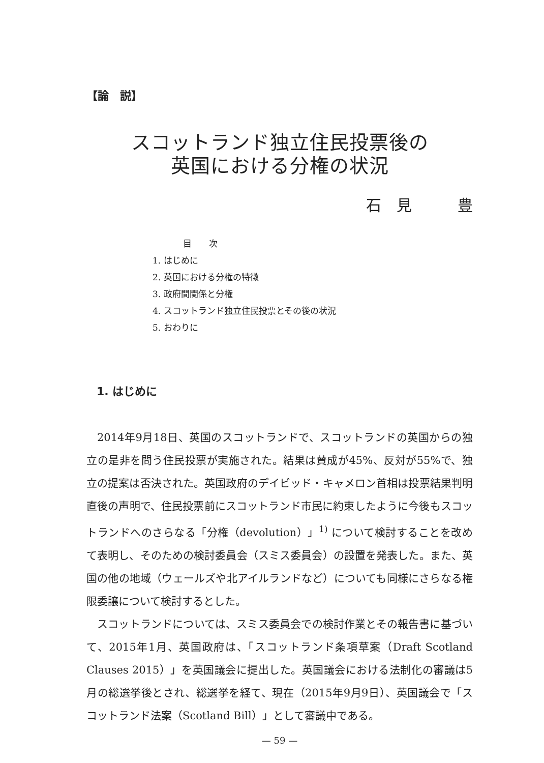【論　説】
スコットランド独立住民投票後の
英国における分権の状況
石　見　　　豊
目　　次
1. はじめに
2. 英国における分権の特徴
3. 政府間関係と分権
4. スコットランド独立住民投票とその後の状況
5. おわりに
1. はじめに
2014年9月18日、英国のスコットランドで、スコットランドの英国からの独立の是非を問う住民投票が実施された。結果は賛成が45%、反対が55%で、独立の提案は否決された。英国政府のデイビッド・キャメロン首相は投票結果判明直後の声明で、住民投票前にスコットランド市民に約束したように今後もスコットランドへのさらなる「分権（devolution）」<sup>1)</sup> について検討することを改めて表明し、そのための検討委員会（スミス委員会）の設置を発表した。また、英国の他の地域（ウェールズや北アイルランドなど）についても同様にさらなる権限委譲について検討するとした。
スコットランドについては、スミス委員会での検討作業とその報告書に基づいて、2015年1月、英国政府は、「スコットランド条項草案（Draft Scotland Clauses 2015）」を英国議会に提出した。英国議会における法制化の審議は5月の総選挙後とされ、総選挙を経て、現在（2015年9月9日）、英国議会で「スコットランド法案（Scotland Bill）」として審議中である。
— 59 —